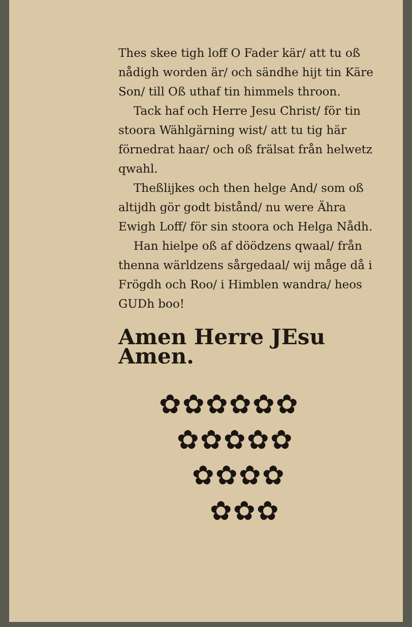Thes skee tigh loff O Fader kär/ att tu oß nådigh worden är/ och sändhe hijt tin Käre Son/ till Oß uthaf tin himmels throon.
Tack haf och Herre Jesu Christ/ för tin stoora Wählgärning wist/ att tu tig här förnedrat haar/ och oß frälsat från helwetz qwahl.
Theßlijkes och then helge And/ som oß altijdh gör godt bistånd/ nu were Ähra Ewigh Loff/ för sin stoora och Helga Nådh.
Han hielpe oß af döödzens qwaal/ från thenna wärldzens sårgedaal/ wij måge då i Frögdh och Roo/ i Himblen wandra/ heos GUDh boo!
Amen Herre JEsu Amen.
✿✿✿✿✿✿
✿✿✿✿✿
✿✿✿✿
✿✿✿